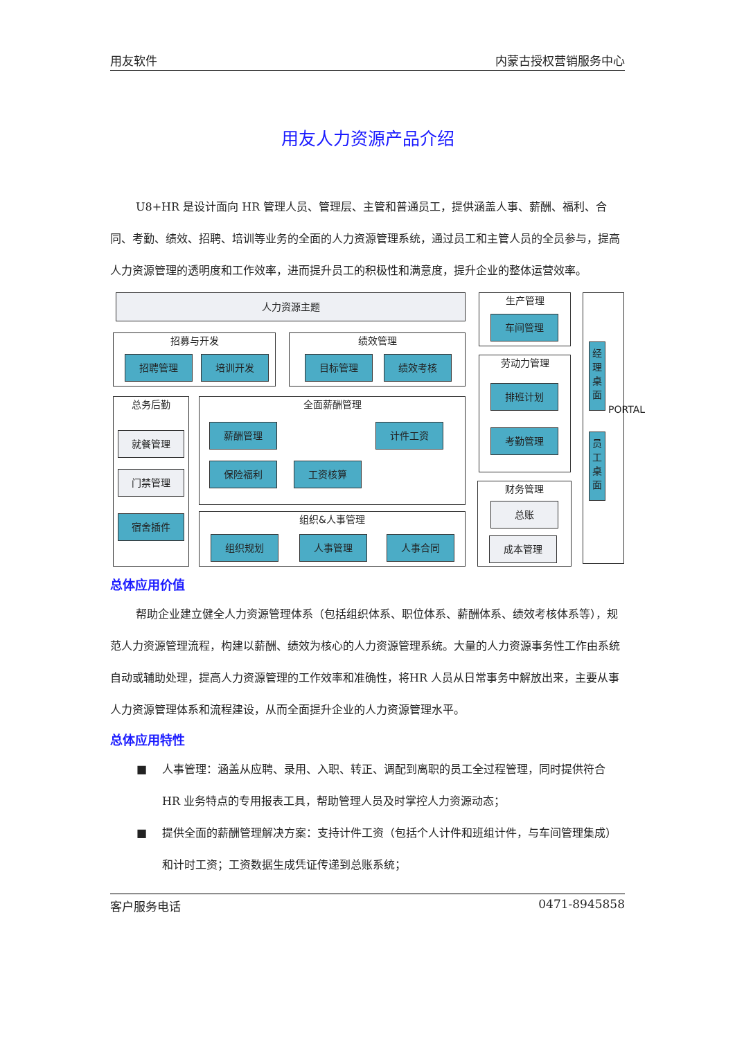用友软件 内蒙古授权营销服务中心
用友人力资源产品介绍
U8+HR 是设计面向 HR 管理人员、管理层、主管和普通员工，提供涵盖人事、薪酬、福利、合同、考勤、绩效、招聘、培训等业务的全面的人力资源管理系统，通过员工和主管人员的全员参与，提高人力资源管理的透明度和工作效率，进而提升员工的积极性和满意度，提升企业的整体运营效率。
人力资源主题
生产管理
车间管理
经理桌面
员工桌面
PORTAL
招募与开发
招聘管理 培训开发
绩效管理
目标管理 绩效考核
劳动力管理
排班计划
考勤管理
总务后勤
就餐管理
门禁管理
宿舍插件
全面薪酬管理
薪酬管理 计件工资
保险福利 工资核算
财务管理
总账
成本管理
组织&人事管理
组织规划 人事管理 人事合同
总体应用价值
帮助企业建立健全人力资源管理体系（包括组织体系、职位体系、薪酬体系、绩效考核体系等），规范人力资源管理流程，构建以薪酬、绩效为核心的人力资源管理系统。大量的人力资源事务性工作由系统自动或辅助处理，提高人力资源管理的工作效率和准确性，将HR 人员从日常事务中解放出来，主要从事人力资源管理体系和流程建设，从而全面提升企业的人力资源管理水平。
总体应用特性
■ 人事管理：涵盖从应聘、录用、入职、转正、调配到离职的员工全过程管理，同时提供符合 HR 业务特点的专用报表工具，帮助管理人员及时掌控人力资源动态；
■ 提供全面的薪酬管理解决方案：支持计件工资（包括个人计件和班组计件，与车间管理集成）和计时工资；工资数据生成凭证传递到总账系统；
客户服务电话 0471-8945858